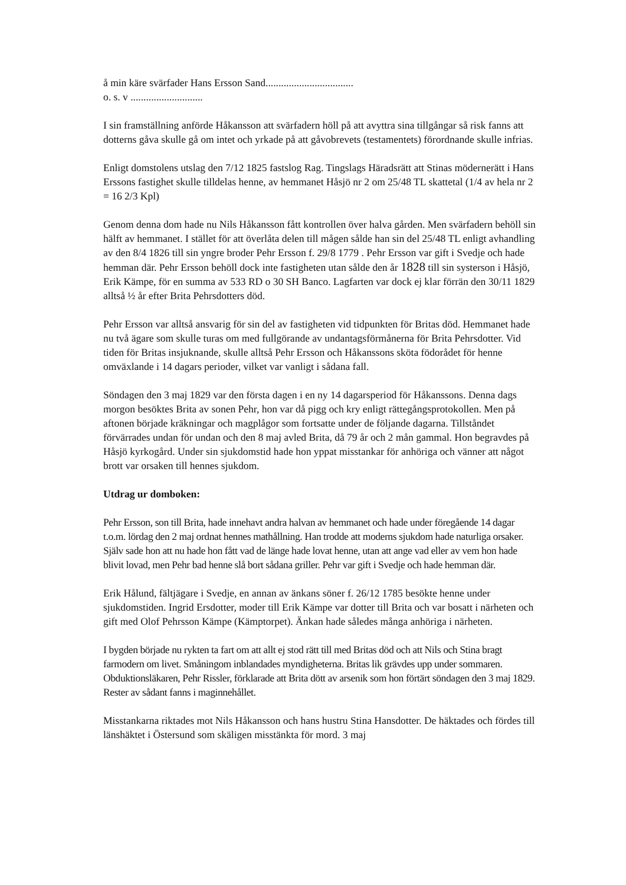å min käre svärfader Hans Ersson Sand..................................
o. s. v ............................
I sin framställning anförde Håkansson att svärfadern höll på att avyttra sina tillgångar så risk fanns att dotterns gåva skulle gå om intet och yrkade på att gåvobrevets (testamentets) förordnande skulle infrias.
Enligt domstolens utslag den 7/12 1825 fastslog Rag. Tingslags Häradsrätt att Stinas möderne­rätt i Hans Erssons fastighet skulle tilldelas henne, av hemmanet Håsjö nr 2 om 25/48 TL skattetal (1/4 av hela nr 2 = 16 2/3 Kpl)
Genom denna dom hade nu Nils Håkansson fått kontrollen över halva gården. Men svärfadern behöll sin hälft av hemmanet. I stället för att överlåta delen till mågen sålde han sin del 25/48 TL enligt avhandling av den 8/4 1826 till sin yngre broder Pehr Ersson f. 29/8 1779 . Pehr Ersson var gift i Svedje och hade hemman där. Pehr Ersson behöll dock inte fastigheten utan sålde den år 1828 till sin systerson i Håsjö, Erik Kämpe, för en summa av 533 RD o 30 SH Banco. Lagfarten var dock ej klar förrän den 30/11 1829 alltså ½ år efter Brita Pehrsdotters död.
Pehr Ersson var alltså ansvarig för sin del av fastigheten vid tidpunkten för Britas död. Hemmanet hade nu två ägare som skulle turas om med fullgörande av undantagsförmånerna för Brita Pehrsdotter. Vid tiden för Britas insjuknande, skulle alltså Pehr Ersson och Håkanssons sköta födorådet för henne omväxlande i 14 dagars perioder, vilket var vanligt i sådana fall.
Söndagen den 3 maj 1829 var den första dagen i en ny 14 dagarsperiod för Håkanssons. Denna dags morgon besöktes Brita av sonen Pehr, hon var då pigg och kry enligt rättegångsprotokollen. Men på aftonen började kräkningar och magplågor som fortsatte under de följande dagarna. Tillståndet förvärrades undan för undan och den 8 maj avled Brita, då 79 år och 2 mån gammal. Hon begravdes på Håsjö kyrkogård. Under sin sjukdomstid hade hon yppat misstankar för anhöriga och vänner att något brott var orsaken till hennes sjukdom.
Utdrag ur domboken:
Pehr Ersson, son till Brita, hade innehavt andra halvan av hemmanet och hade under föregående 14 dagar t.o.m. lördag den 2 maj ordnat hennes mathållning. Han trodde att moderns sjukdom hade naturliga orsaker. Själv sade hon att nu hade hon fått vad de länge hade lovat henne, utan att ange vad eller av vem hon hade blivit lovad, men Pehr bad henne slå bort sådana griller. Pehr var gift i Svedje och hade hemman där.
Erik Hålund, fältjägare i Svedje, en annan av änkans söner f. 26/12 1785 besökte henne under sjukdomstiden. Ingrid Ersdotter, moder till Erik Kämpe var dotter till Brita och var bosatt i närheten och gift med Olof Pehrsson Kämpe (Kämptorpet). Änkan hade således många anhöriga i närheten.
I bygden började nu rykten ta fart om att allt ej stod rätt till med Britas död och att Nils och Stina bragt farmodern om livet. Småningom inblandades myndigheterna. Britas lik grävdes upp under sommaren. Obduktionsläkaren, Pehr Rissler, förklarade att Brita dött av arsenik som hon förtärt söndagen den 3 maj 1829. Rester av sådant fanns i maginnehållet.
Misstankarna riktades mot Nils Håkansson och hans hustru Stina Hansdotter. De häktades och fördes till länshäktet i Östersund som skäligen misstänkta för mord. 3 maj